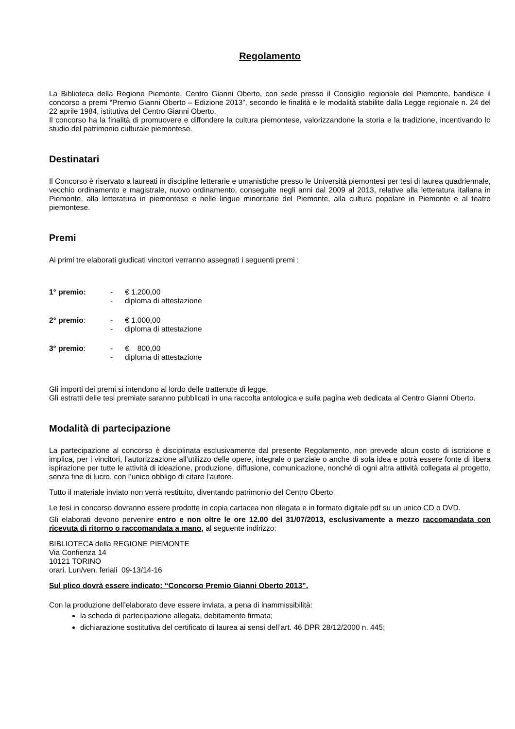Regolamento
La Biblioteca della Regione Piemonte, Centro Gianni Oberto, con sede presso il Consiglio regionale del Piemonte, bandisce il concorso a premi “Premio Gianni Oberto – Edizione 2013”, secondo le finalità e le modalità stabilite dalla Legge regionale n. 24 del 22 aprile 1984, istitutiva del Centro Gianni Oberto.
Il concorso ha la finalità di promuovere e diffondere la cultura piemontese, valorizzandone la storia e la tradizione, incentivando lo studio del patrimonio culturale piemontese.
Destinatari
Il Concorso è riservato a laureati in discipline letterarie e umanistiche presso le Università piemontesi per tesi di laurea quadriennale, vecchio ordinamento e magistrale, nuovo ordinamento, conseguite negli anni dal 2009 al 2013, relative alla letteratura italiana in Piemonte, alla letteratura in piemontese e nelle lingue minoritarie del Piemonte, alla cultura popolare in Piemonte e al teatro piemontese.
Premi
Ai primi tre elaborati giudicati vincitori verranno assegnati i seguenti premi :
| 1° premio: | - | € 1.200,00 |
| | - | diploma di attestazione |
| 2° premio : | - | € 1.000,00 |
| | - | diploma di attestazione |
| 3° premio : | - | € 800,00 |
| | - | diploma di attestazione |
Gli importi dei premi si intendono al lordo delle trattenute di legge.
Gli estratti delle tesi premiate saranno pubblicati in una raccolta antologica e sulla pagina web dedicata al Centro Gianni Oberto.
Modalità di partecipazione
La partecipazione al concorso è disciplinata esclusivamente dal presente Regolamento, non prevede alcun costo di iscrizione e implica, per i vincitori, l’autorizzazione all’utilizzo delle opere, integrale o parziale o anche di sola idea e potrà essere fonte di libera ispirazione per tutte le attività di ideazione, produzione, diffusione, comunicazione, nonché di ogni altra attività collegata al progetto, senza fine di lucro, con l’unico obbligo di citare l’autore.
Tutto il materiale inviato non verrà restituito, diventando patrimonio del Centro Oberto.
Le tesi in concorso dovranno essere prodotte in copia cartacea non rilegata e in formato digitale pdf su un unico CD o DVD.
Gli elaborati devono pervenire entro e non oltre le ore 12.00 del 31/07/2013, esclusivamente a mezzo raccomandata con ricevuta di ritorno o raccomandata a mano, al seguente indirizzo:
BIBLIOTECA della REGIONE PIEMONTE
Via Confienza 14
10121 TORINO
orari. Lun/ven. feriali 09-13/14-16
Sul plico dovrà essere indicato: “Concorso Premio Gianni Oberto 2013”.
Con la produzione dell’elaborato deve essere inviata, a pena di inammissibilità:
la scheda di partecipazione allegata, debitamente firmata;
dichiarazione sostitutiva del certificato di laurea ai sensi dell’art. 46 DPR 28/12/2000 n. 445;